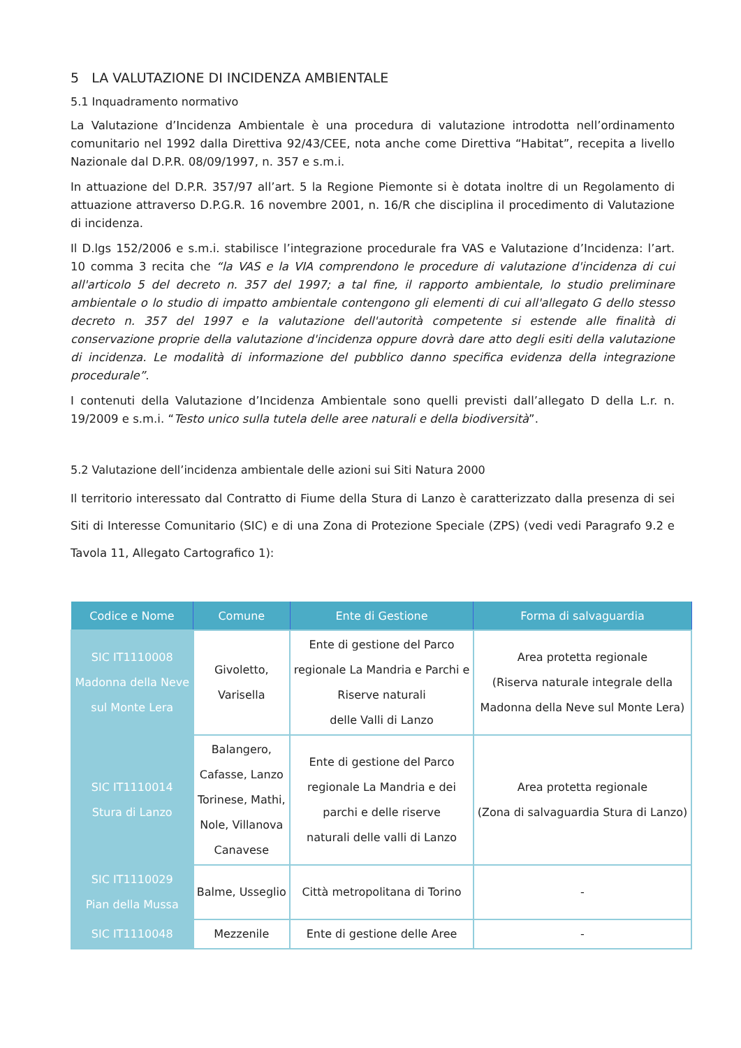5 LA VALUTAZIONE DI INCIDENZA AMBIENTALE
5.1 Inquadramento normativo
La Valutazione d’Incidenza Ambientale è una procedura di valutazione introdotta nell’ordinamento comunitario nel 1992 dalla Direttiva 92/43/CEE, nota anche come Direttiva “Habitat”, recepita a livello Nazionale dal D.P.R. 08/09/1997, n. 357 e s.m.i.
In attuazione del D.P.R. 357/97 all’art. 5 la Regione Piemonte si è dotata inoltre di un Regolamento di attuazione attraverso D.P.G.R. 16 novembre 2001, n. 16/R che disciplina il procedimento di Valutazione di incidenza.
Il D.lgs 152/2006 e s.m.i. stabilisce l’integrazione procedurale fra VAS e Valutazione d’Incidenza: l’art. 10 comma 3 recita che “la VAS e la VIA comprendono le procedure di valutazione d'incidenza di cui all'articolo 5 del decreto n. 357 del 1997; a tal fine, il rapporto ambientale, lo studio preliminare ambientale o lo studio di impatto ambientale contengono gli elementi di cui all'allegato G dello stesso decreto n. 357 del 1997 e la valutazione dell'autorità competente si estende alle finalità di conservazione proprie della valutazione d'incidenza oppure dovrà dare atto degli esiti della valutazione di incidenza. Le modalità di informazione del pubblico danno specifica evidenza della integrazione procedurale”.
I contenuti della Valutazione d’Incidenza Ambientale sono quelli previsti dall’allegato D della L.r. n. 19/2009 e s.m.i. “Testo unico sulla tutela delle aree naturali e della biodiversità”.
5.2 Valutazione dell’incidenza ambientale delle azioni sui Siti Natura 2000
Il territorio interessato dal Contratto di Fiume della Stura di Lanzo è caratterizzato dalla presenza di sei Siti di Interesse Comunitario (SIC) e di una Zona di Protezione Speciale (ZPS) (vedi vedi Paragrafo 9.2 e Tavola 11, Allegato Cartografico 1):
| Codice e Nome | Comune | Ente di Gestione | Forma di salvaguardia |
| --- | --- | --- | --- |
| SIC IT1110008 Madonna della Neve sul Monte Lera | Givoletto, Varisella | Ente di gestione del Parco regionale La Mandria e Parchi e Riserve naturali delle Valli di Lanzo | Area protetta regionale (Riserva naturale integrale della Madonna della Neve sul Monte Lera) |
| SIC IT1110014 Stura di Lanzo | Balangero, Cafasse, Lanzo Torinese, Mathi, Nole, Villanova Canavese | Ente di gestione del Parco regionale La Mandria e dei parchi e delle riserve naturali delle valli di Lanzo | Area protetta regionale (Zona di salvaguardia Stura di Lanzo) |
| SIC IT1110029 Pian della Mussa | Balme, Usseglio | Città metropolitana di Torino | - |
| SIC IT1110048 | Mezzenile | Ente di gestione delle Aree | - |